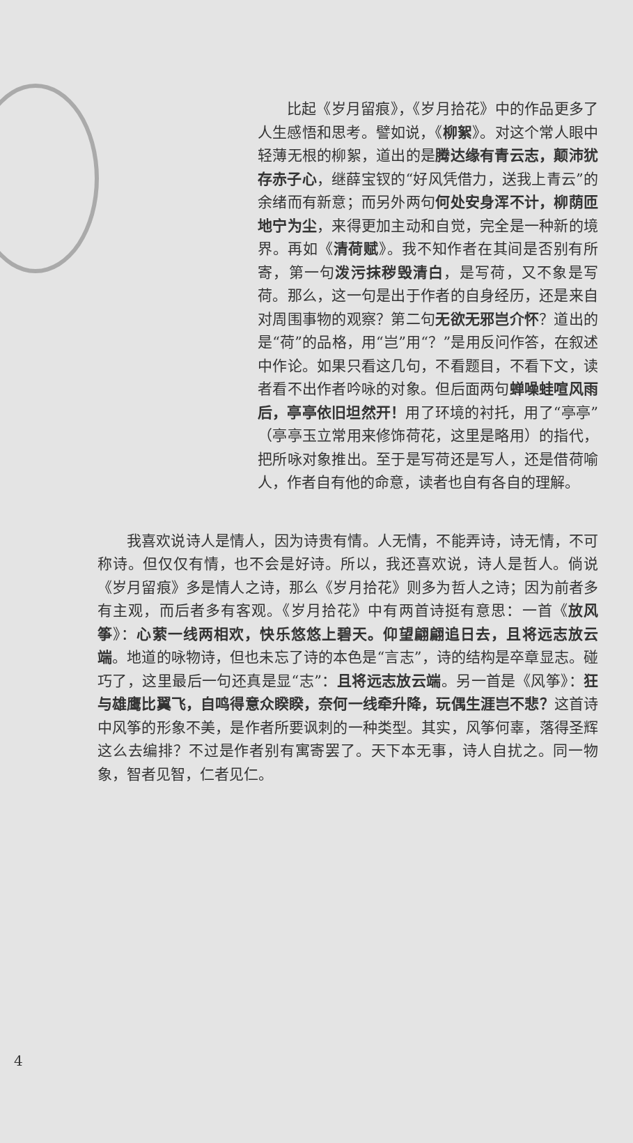比起《岁月留痕》，《岁月拾花》中的作品更多了人生感悟和思考。譬如说，《柳絮》。对这个常人眼中轻薄无根的柳絮，道出的是腾达缘有青云志，颠沛犹存赤子心，继薛宝钗的“好风凭借力，送我上青云”的余绪而有新意；而另外两句何处安身浑不计，柳荫匝地宁为尘，来得更加主动和自觉，完全是一种新的境界。再如《清荷赋》。我不知作者在其间是否别有所寄，第一句泼污抹秽毁清白，是写荷，又不象是写荷。那么，这一句是出于作者的自身经历，还是来自对周围事物的观察？第二句无欲无邪岂介怀？道出的是“荷”的品格，用“岂”用“？”是用反问作答，在叙述中作论。如果只看这几句，不看题目，不看下文，读者看不出作者吟咏的对象。但后面两句蝉噪蛙喧风雨后，亭亭依旧坦然开！用了环境的衬托，用了“亭亭”（亭亭玉立常用来修饰荷花，这里是略用）的指代，把所咏对象推出。至于是写荷还是写人，还是借荷喻人，作者自有他的命意，读者也自有各自的理解。
我喜欢说诗人是情人，因为诗贵有情。人无情，不能弄诗，诗无情，不可称诗。但仅仅有情，也不会是好诗。所以，我还喜欢说，诗人是哲人。倘说《岁月留痕》多是情人之诗，那么《岁月拾花》则多为哲人之诗；因为前者多有主观，而后者多有客观。《岁月拾花》中有两首诗挺有意思：一首《放风筝》：心萦一线两相欢，快乐悠悠上碧天。仰望翩翩追日去，且将远志放云端。地道的咏物诗，但也未忘了诗的本色是“言志”，诗的结构是卒章显志。碰巧了，这里最后一句还真是显“志”：且将远志放云端。另一首是《风筝》：狂与雄鹰比翼飞，自鸣得意众睽睽，奈何一线牵升降，玩偶生涯岂不悲？这首诗中风筝的形象不美，是作者所要讽刺的一种类型。其实，风筝何辜，落得圣辉这么去编排？不过是作者别有寓寄罢了。天下本无事，诗人自扰之。同一物象，智者见智，仁者见仁。
4